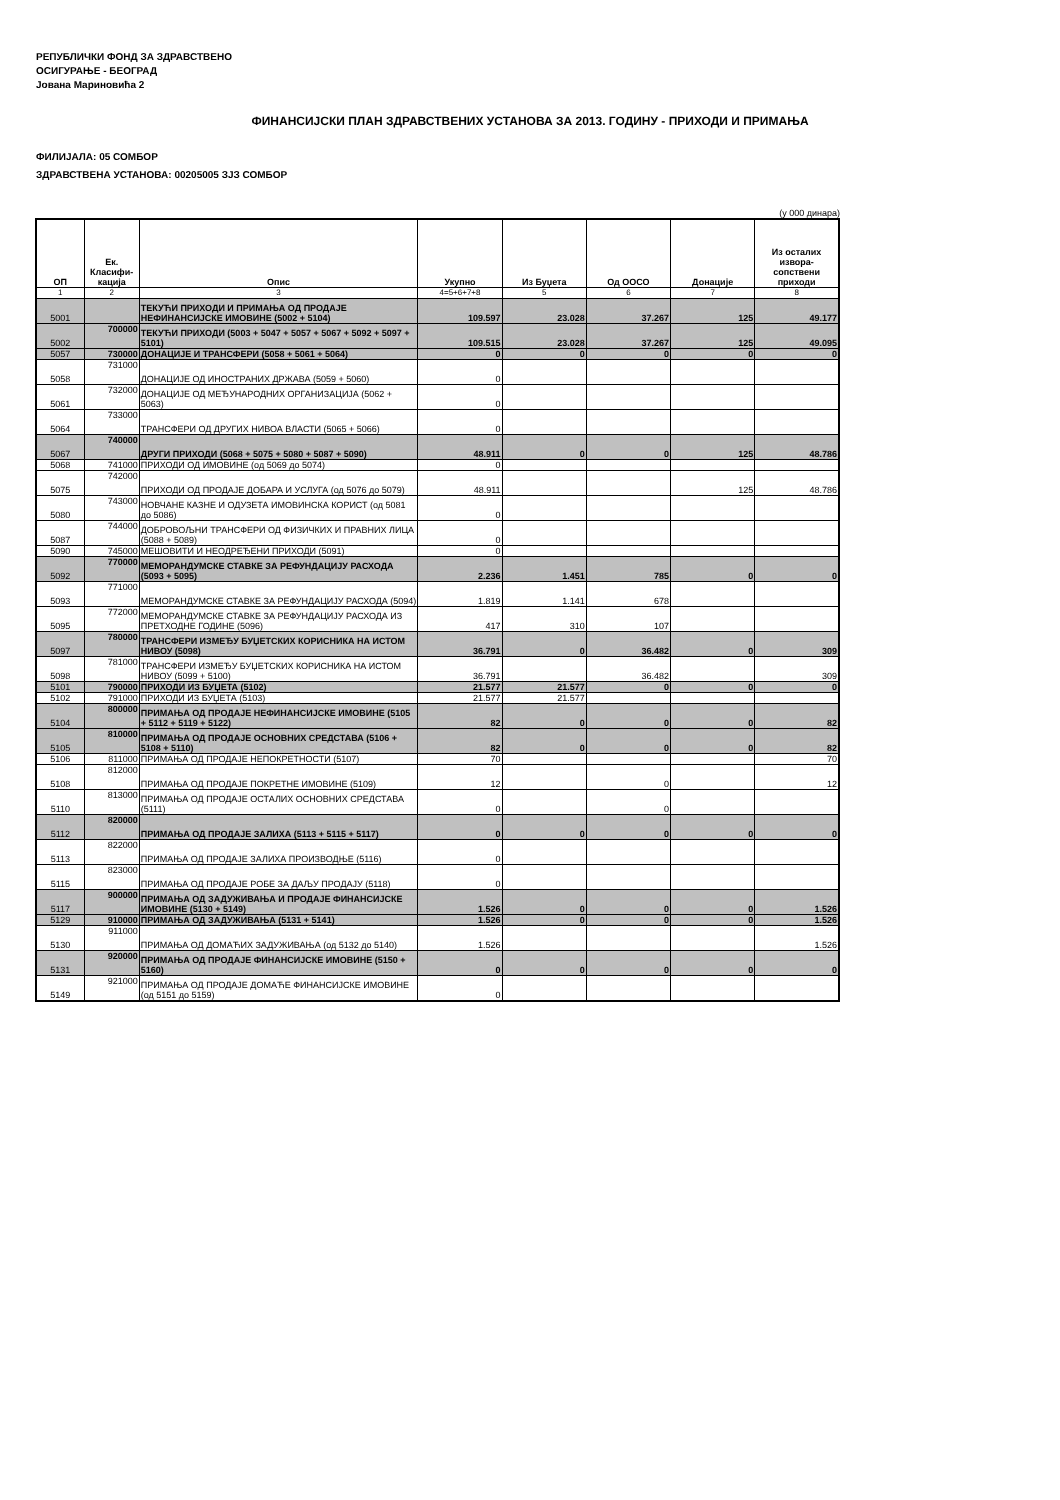РЕПУБЛИЧКИ ФОНД ЗА ЗДРАВСТВЕНО
ОСИГУРАЊЕ - БЕОГРАД
Јована Мариновића 2
ФИНАНСИЈСКИ ПЛАН ЗДРАВСТВЕНИХ УСТАНОВА ЗА 2013. ГОДИНУ - ПРИХОДИ И ПРИМАЊА
ФИЛИЈАЛА: 05 СОМБОР
ЗДРАВСТВЕНА УСТАНОВА: 00205005 ЗЈЗ СОМБОР
(у 000 динара)
| ОП | Ек. Класифи-кација | Опис | Укупно | Из Буџета | Од ООСО | Донације | Из осталих извора-сопствени приходи |
| --- | --- | --- | --- | --- | --- | --- | --- |
| 1 | 2 | 3 | 4=5+6+7+8 | 5 | 6 | 7 | 8 |
| 5001 | | ТЕКУЋИ ПРИХОДИ И ПРИМАЊА ОД ПРОДАЈЕ НЕФИНАНСИЈСКЕ ИМОВИНЕ (5002 + 5104) | 109.597 | 23.028 | 37.267 | 125 | 49.177 |
| 5002 | 700000 | ТЕКУЋИ ПРИХОДИ (5003 + 5047 + 5057 + 5067 + 5092 + 5097 + 5101) | 109.515 | 23.028 | 37.267 | 125 | 49.095 |
| 5057 | 730000 | ДОНАЦИЈЕ И ТРАНСФЕРИ (5058 + 5061 + 5064) | 0 | 0 | 0 | 0 | 0 |
| 5058 | 731000 | ДОНАЦИЈЕ ОД ИНОСТРАНИХ ДРЖАВА (5059 + 5060) | 0 | | | | |
| 5061 | 732000 | ДОНАЦИЈЕ ОД МЕЂУНАРОДНИХ ОРГАНИЗАЦИЈА (5062 + 5063) | 0 | | | | |
| 5064 | 733000 | ТРАНСФЕРИ ОД ДРУГИХ НИВОА ВЛАСТИ (5065 + 5066) | 0 | | | | |
| 5067 | 740000 | ДРУГИ ПРИХОДИ (5068 + 5075 + 5080 + 5087 + 5090) | 48.911 | 0 | 0 | 125 | 48.786 |
| 5068 | 741000 | ПРИХОДИ ОД ИМОВИНЕ (од 5069 до 5074) | 0 | | | | |
| 5075 | 742000 | ПРИХОДИ ОД ПРОДАЈЕ ДОБАРА И УСЛУГА (од 5076 до 5079) | 48.911 | | | 125 | 48.786 |
| 5080 | 743000 | НОВЧАНЕ КАЗНЕ И ОДУЗЕТА ИМОВИНСКА КОРИСТ (од 5081 до 5086) | 0 | | | | |
| 5087 | 744000 | ДОБРОВОЉНИ ТРАНСФЕРИ ОД ФИЗИЧКИХ И ПРАВНИХ ЛИЦА (5088 + 5089) | 0 | | | | |
| 5090 | 745000 | МЕШОВИТИ И НЕОДРЕЂЕНИ ПРИХОДИ (5091) | 0 | | | | |
| 5092 | 770000 | МЕМОРАНДУМСКЕ СТАВКЕ ЗА РЕФУНДАЦИЈУ РАСХОДА (5093 + 5095) | 2.236 | 1.451 | 785 | 0 | 0 |
| 5093 | 771000 | МЕМОРАНДУМСКЕ СТАВКЕ ЗА РЕФУНДАЦИЈУ РАСХОДА (5094) | 1.819 | 1.141 | 678 | | |
| 5095 | 772000 | МЕМОРАНДУМСКЕ СТАВКЕ ЗА РЕФУНДАЦИЈУ РАСХОДА ИЗ ПРЕТХОДНЕ ГОДИНЕ (5096) | 417 | 310 | 107 | | |
| 5097 | 780000 | ТРАНСФЕРИ ИЗМЕЂУ БУЏЕТСКИХ КОРИСНИКА НА ИСТОМ НИВОУ (5098) | 36.791 | 0 | 36.482 | 0 | 309 |
| 5098 | 781000 | ТРАНСФЕРИ ИЗМЕЂУ БУЏЕТСКИХ КОРИСНИКА НА ИСТОМ НИВОУ (5099 + 5100) | 36.791 | | 36.482 | | 309 |
| 5101 | 790000 | ПРИХОДИ ИЗ БУЏЕТА (5102) | 21.577 | 21.577 | 0 | 0 | 0 |
| 5102 | 791000 | ПРИХОДИ ИЗ БУЏЕТА (5103) | 21.577 | 21.577 | | | |
| 5104 | 800000 | ПРИМАЊА ОД ПРОДАЈЕ НЕФИНАНСИЈСКЕ ИМОВИНЕ (5105 + 5112 + 5119 + 5122) | 82 | 0 | 0 | 0 | 82 |
| 5105 | 810000 | ПРИМАЊА ОД ПРОДАЈЕ ОСНОВНИХ СРЕДСТАВА (5106 + 5108 + 5110) | 82 | 0 | 0 | 0 | 82 |
| 5106 | 811000 | ПРИМАЊА ОД ПРОДАЈЕ НЕПОКРЕТНОСТИ (5107) | 70 | | | | 70 |
| 5108 | 812000 | ПРИМАЊА ОД ПРОДАЈЕ ПОКРЕТНЕ ИМОВИНЕ (5109) | 12 | | 0 | | 12 |
| 5110 | 813000 | ПРИМАЊА ОД ПРОДАЈЕ ОСТАЛИХ ОСНОВНИХ СРЕДСТАВА (5111) | 0 | | 0 | | |
| 5112 | 820000 | ПРИМАЊА ОД ПРОДАЈЕ ЗАЛИХА (5113 + 5115 + 5117) | 0 | 0 | 0 | 0 | 0 |
| 5113 | 822000 | ПРИМАЊА ОД ПРОДАЈЕ ЗАЛИХА ПРОИЗВОДЊЕ (5116) | 0 | | | | |
| 5115 | 823000 | ПРИМАЊА ОД ПРОДАЈЕ РОБЕ ЗА ДАЉУ ПРОДАЈУ (5118) | 0 | | | | |
| 5117 | 900000 | ПРИМАЊА ОД ЗАДУЖИВАЊА И ПРОДАЈЕ ФИНАНСИЈСКЕ ИМОВИНЕ (5130 + 5149) | 1.526 | 0 | 0 | 0 | 1.526 |
| 5129 | 910000 | ПРИМАЊА ОД ЗАДУЖИВАЊА (5131 + 5141) | 1.526 | 0 | 0 | 0 | 1.526 |
| 5130 | 911000 | ПРИМАЊА ОД ДОМАЋИХ ЗАДУЖИВАЊА (од 5132 до 5140) | 1.526 | | | | 1.526 |
| 5131 | 920000 | ПРИМАЊА ОД ПРОДАЈЕ ФИНАНСИЈСКЕ ИМОВИНЕ (5150 + 5160) | 0 | 0 | 0 | 0 | 0 |
| 5149 | 921000 | ПРИМАЊА ОД ПРОДАЈЕ ДОМАЋЕ ФИНАНСИЈСКЕ ИМОВИНЕ (од 5151 до 5159) | 0 | | | | |